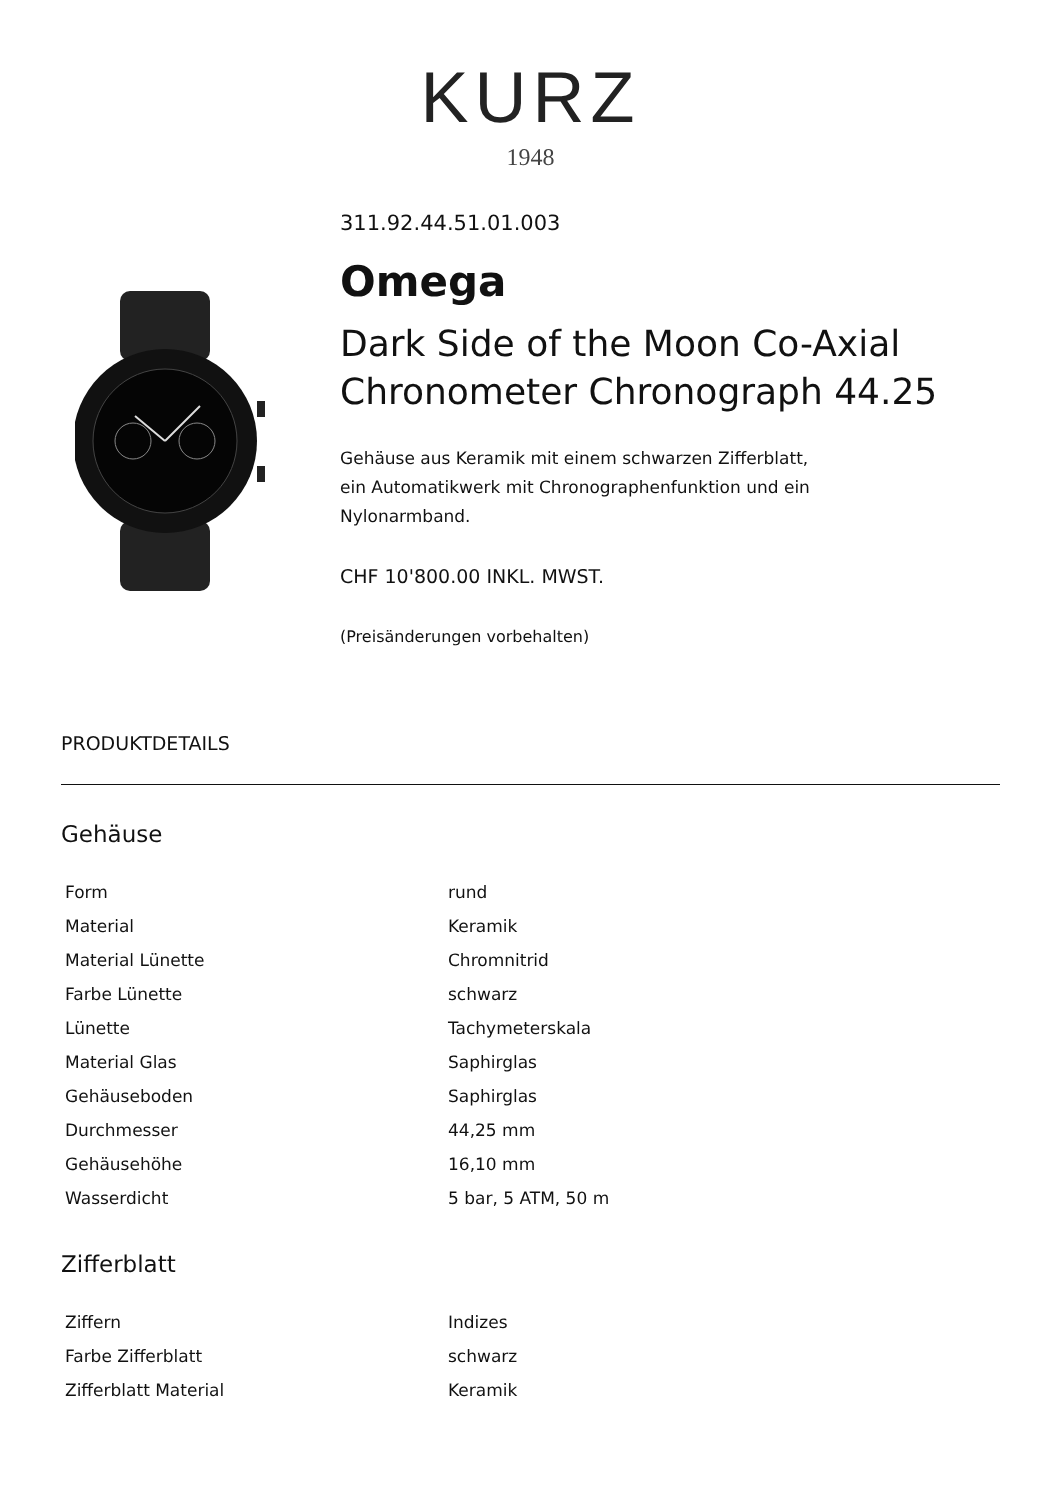KURZ
1948
311.92.44.51.01.003
Omega
Dark Side of the Moon Co-Axial Chronometer Chronograph 44.25
Gehäuse aus Keramik mit einem schwarzen Zifferblatt,
ein Automatikwerk mit Chronographenfunktion und ein
Nylonarmband.
CHF 10'800.00 INKL. MWST.
(Preisänderungen vorbehalten)
PRODUKTDETAILS
Gehäuse
| Form | rund |
| Material | Keramik |
| Material Lünette | Chromnitrid |
| Farbe Lünette | schwarz |
| Lünette | Tachymeterskala |
| Material Glas | Saphirglas |
| Gehäuseboden | Saphirglas |
| Durchmesser | 44,25 mm |
| Gehäusehöhe | 16,10 mm |
| Wasserdicht | 5 bar, 5 ATM, 50 m |
Zifferblatt
| Ziffern | Indizes |
| Farbe Zifferblatt | schwarz |
| Zifferblatt Material | Keramik |